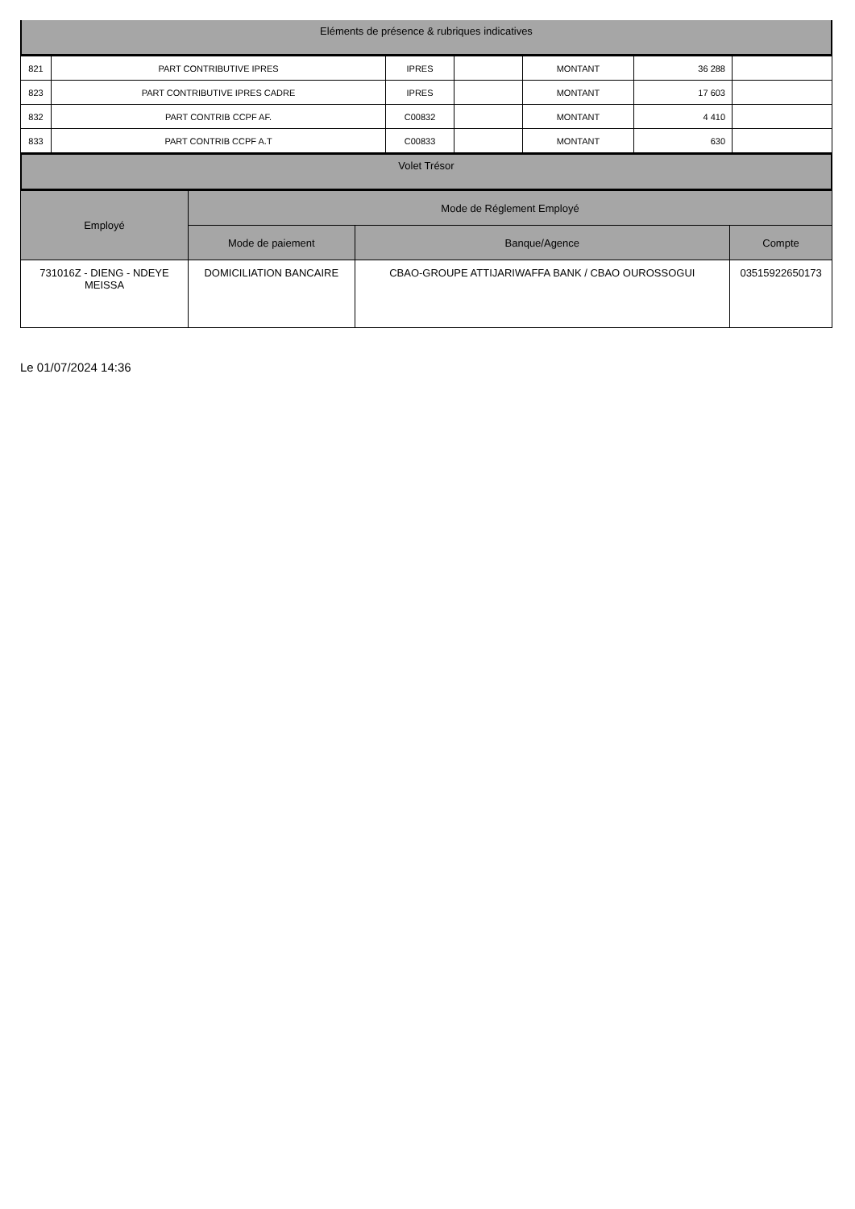Eléments de présence & rubriques indicatives
| 821 | PART CONTRIBUTIVE IPRES | IPRES | | MONTANT | 36 288 | |
| 823 | PART CONTRIBUTIVE IPRES CADRE | IPRES | | MONTANT | 17 603 | |
| 832 | PART CONTRIB CCPF AF. | C00832 | | MONTANT | 4 410 | |
| 833 | PART CONTRIB CCPF A.T | C00833 | | MONTANT | 630 | |
Volet Trésor
| Employé | Mode de Réglement Employé | | |
| --- | --- | --- | --- |
| | Mode de paiement | Banque/Agence | Compte |
| 731016Z - DIENG - NDEYE MEISSA | DOMICILIATION BANCAIRE | CBAO-GROUPE ATTIJARIWAFFA BANK / CBAO OUROSSOGUI | 03515922650173 |
Le 01/07/2024 14:36